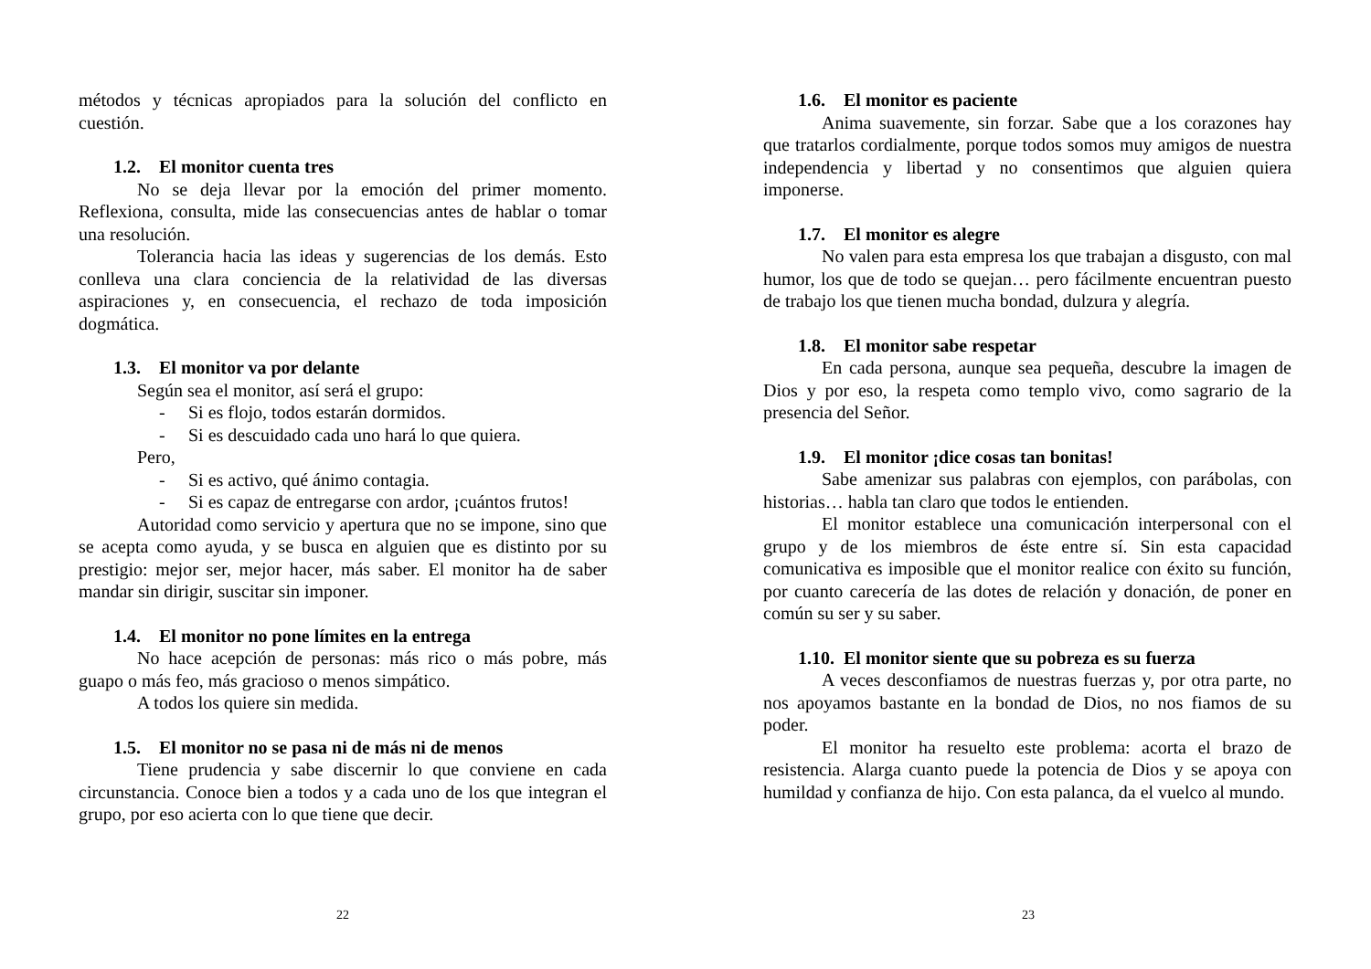métodos y técnicas apropiados para la solución del conflicto en cuestión.
1.2. El monitor cuenta tres
No se deja llevar por la emoción del primer momento. Reflexiona, consulta, mide las consecuencias antes de hablar o tomar una resolución.
Tolerancia hacia las ideas y sugerencias de los demás. Esto conlleva una clara conciencia de la relatividad de las diversas aspiraciones y, en consecuencia, el rechazo de toda imposición dogmática.
1.3. El monitor va por delante
Según sea el monitor, así será el grupo:
- Si es flojo, todos estarán dormidos.
- Si es descuidado cada uno hará lo que quiera.
Pero,
- Si es activo, qué ánimo contagia.
- Si es capaz de entregarse con ardor, ¡cuántos frutos!
Autoridad como servicio y apertura que no se impone, sino que se acepta como ayuda, y se busca en alguien que es distinto por su prestigio: mejor ser, mejor hacer, más saber. El monitor ha de saber mandar sin dirigir, suscitar sin imponer.
1.4. El monitor no pone límites en la entrega
No hace acepción de personas: más rico o más pobre, más guapo o más feo, más gracioso o menos simpático.
A todos los quiere sin medida.
1.5. El monitor no se pasa ni de más ni de menos
Tiene prudencia y sabe discernir lo que conviene en cada circunstancia. Conoce bien a todos y a cada uno de los que integran el grupo, por eso acierta con lo que tiene que decir.
22
1.6. El monitor es paciente
Anima suavemente, sin forzar. Sabe que a los corazones hay que tratarlos cordialmente, porque todos somos muy amigos de nuestra independencia y libertad y no consentimos que alguien quiera imponerse.
1.7. El monitor es alegre
No valen para esta empresa los que trabajan a disgusto, con mal humor, los que de todo se quejan… pero fácilmente encuentran puesto de trabajo los que tienen mucha bondad, dulzura y alegría.
1.8. El monitor sabe respetar
En cada persona, aunque sea pequeña, descubre la imagen de Dios y por eso, la respeta como templo vivo, como sagrario de la presencia del Señor.
1.9. El monitor ¡dice cosas tan bonitas!
Sabe amenizar sus palabras con ejemplos, con parábolas, con historias… habla tan claro que todos le entienden.
El monitor establece una comunicación interpersonal con el grupo y de los miembros de éste entre sí. Sin esta capacidad comunicativa es imposible que el monitor realice con éxito su función, por cuanto carecería de las dotes de relación y donación, de poner en común su ser y su saber.
1.10. El monitor siente que su pobreza es su fuerza
A veces desconfiamos de nuestras fuerzas y, por otra parte, no nos apoyamos bastante en la bondad de Dios, no nos fiamos de su poder.
El monitor ha resuelto este problema: acorta el brazo de resistencia. Alarga cuanto puede la potencia de Dios y se apoya con humildad y confianza de hijo. Con esta palanca, da el vuelco al mundo.
23